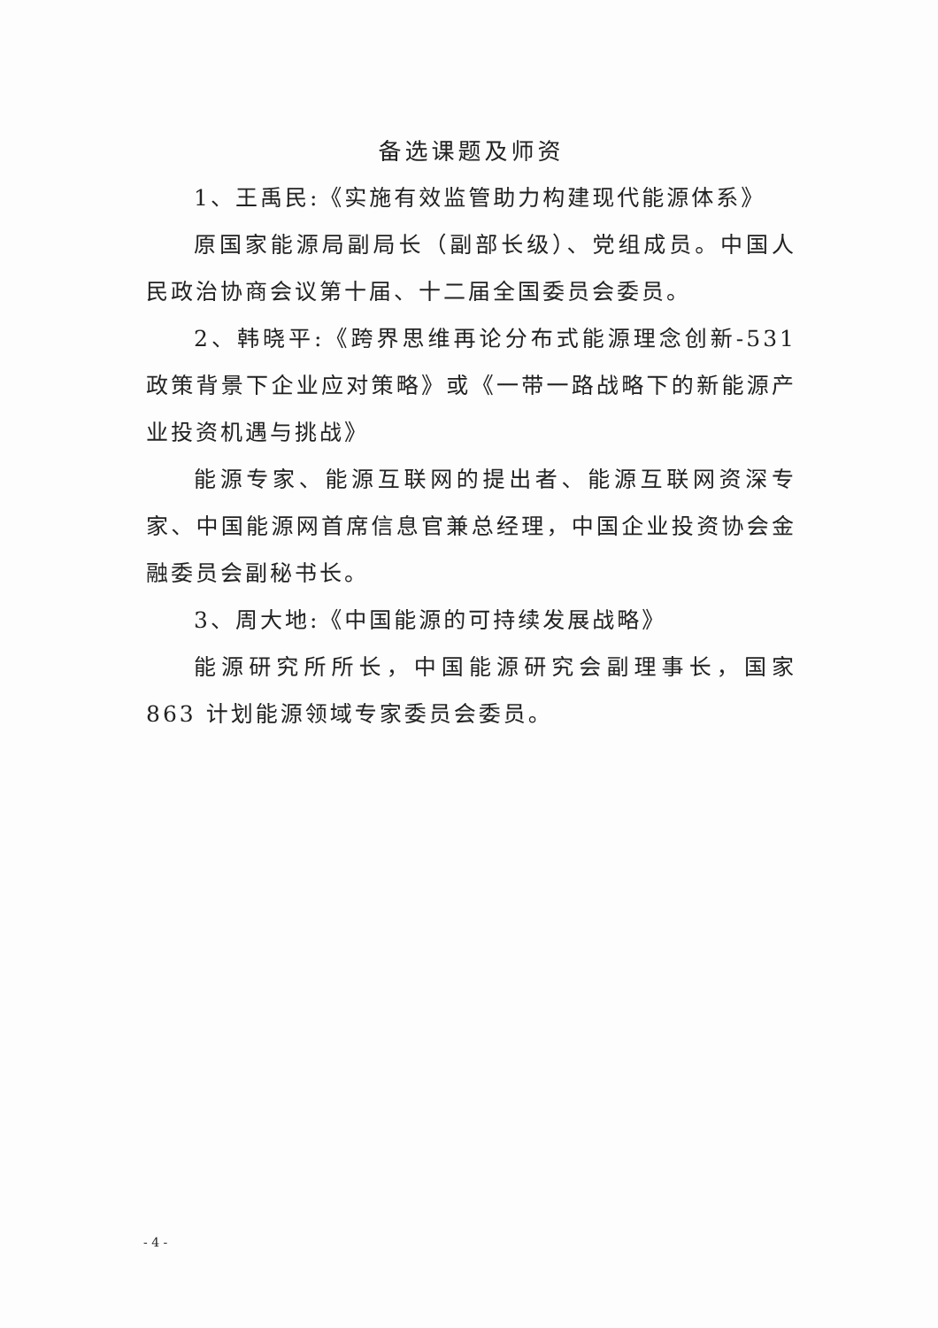备选课题及师资
1、王禹民:《实施有效监管助力构建现代能源体系》
原国家能源局副局长（副部长级）、党组成员。中国人民政治协商会议第十届、十二届全国委员会委员。
2、韩晓平:《跨界思维再论分布式能源理念创新-531 政策背景下企业应对策略》或《一带一路战略下的新能源产业投资机遇与挑战》
能源专家、能源互联网的提出者、能源互联网资深专家、中国能源网首席信息官兼总经理，中国企业投资协会金融委员会副秘书长。
3、周大地:《中国能源的可持续发展战略》
能源研究所所长，中国能源研究会副理事长，国家 863 计划能源领域专家委员会委员。
- 4 -